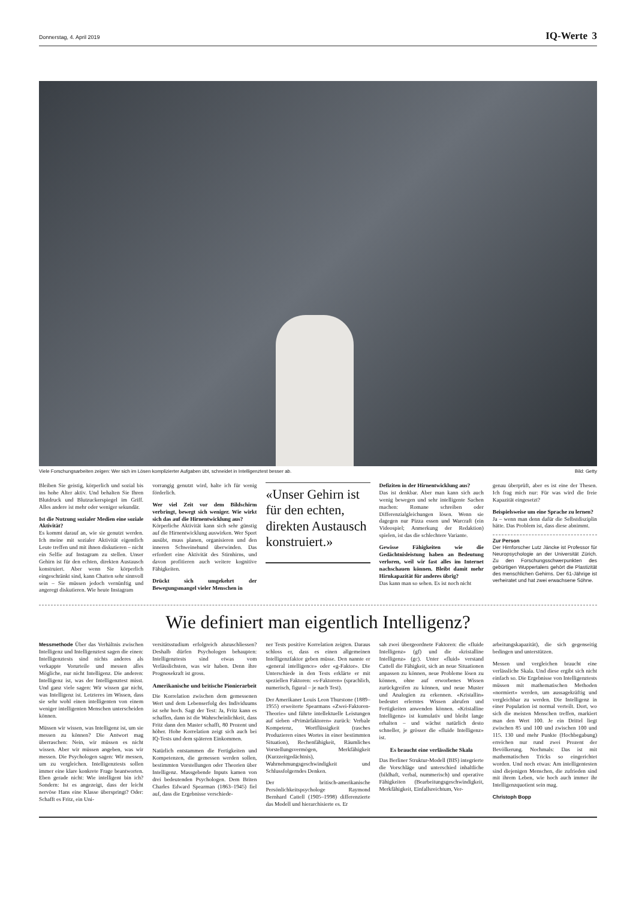Donnerstag, 4. April 2019 IQ-Werte 3
Viele Forschungsarbeiten zeigen: Wer sich im Lösen komplizierter Aufgaben übt, schneidet in Intelligenztest besser ab. Bild: Getty
Bleiben Sie geistig, körperlich und sozial bis ins hohe Alter aktiv. Und behalten Sie Ihren Blutdruck und Blutzuckerspiegel im Griff. Alles andere ist mehr oder weniger sekundär.
Ist die Nutzung sozialer Medien eine soziale Aktivität?
Es kommt darauf an, wie sie genutzt werden. Ich meine mit sozialer Aktivität eigentlich Leute treffen und mit ihnen diskutieren – nicht ein Selfie auf Instagram zu stellen. Unser Gehirn ist für den echten, direkten Austausch konstruiert. Aber wenn Sie körperlich eingeschränkt sind, kann Chatten sehr sinnvoll sein – Sie müssen jedoch vernünftig und angeregt diskutieren. Wie heute Instagram
vorrangig genutzt wird, halte ich für wenig förderlich.
Wer viel Zeit vor dem Bildschirm verbringt, bewegt sich weniger. Wie wirkt sich das auf die Hirnentwicklung aus?
Körperliche Aktivität kann sich sehr günstig auf die Hirnentwicklung auswirken. Wer Sport ausübt, muss planen, organisieren und den inneren Schweinehund überwinden. Das erfordert eine Aktivität des Stirnhirns, und davon profitieren auch weitere kognitive Fähigkeiten.
Drückt sich umgekehrt der Bewegungsmangel vieler Menschen in
«Unser Gehirn ist für den echten, direkten Austausch konstruiert.»
Defiziten in der Hirnentwicklung aus?
Das ist denkbar. Aber man kann sich auch wenig bewegen und sehr intelligente Sachen machen: Romane schreiben oder Differenzialgleichungen lösen. Wenn sie dagegen nur Pizza essen und Warcraft (ein Videospiel; Anmerkung der Redaktion) spielen, ist das die schlechtere Variante.
Gewisse Fähigkeiten wie die Gedächtnisleistung haben an Bedeutung verloren, weil wir fast alles im Internet nachschauen können. Bleibt damit mehr Hirnkapazität für anderes übrig?
Das kann man so sehen. Es ist noch nicht
genau überprüft, aber es ist eine der Thesen. Ich frag mich nur: Für was wird die freie Kapazität eingesetzt?
Beispielsweise um eine Sprache zu lernen?
Ja – wenn man denn dafür die Selbstdisziplin hätte. Das Problem ist, dass diese abnimmt.
Zur Person
Der Hirnforscher Lutz Jäncke ist Professor für Neuropsychologie an der Universität Zürich. Zu den Forschungsschwerpunkten des gebürtigen Wuppertalers gehört die Plastizität des menschlichen Gehirns. Der 61-Jährige ist verheiratet und hat zwei erwachsene Söhne.
Wie definiert man eigentlich Intelligenz?
Messmethode Über das Verhältnis zwischen Intelligenz und Intelligenztest sagen die einen: Intelligenztests sind nichts anderes als verkappte Vorurteile und messen alles Mögliche, nur nicht Intelligenz. Die anderen: Intelligenz ist, was der Intelligenztest misst. Und ganz viele sagen: Wir wissen gar nicht, was Intelligenz ist. Letzteres im Wissen, dass sie sehr wohl einen intelligenten von einem weniger intelligenten Menschen unterscheiden können.
Müssen wir wissen, was Intelligenz ist, um sie messen zu können? Die Antwort mag überraschen: Nein, wir müssen es nicht wissen. Aber wir müssen angeben, was wir messen. Die Psychologen sagen: Wir messen, um zu vergleichen. Intelligenztests sollen immer eine klare konkrete Frage beantworten. Eben gerade nicht: Wie intelligent bin ich? Sondern: Ist es angezeigt, dass der leicht nervöse Hans eine Klasse überspringt? Oder: Schafft es Fritz, ein Uni-
versitätsstudium erfolgreich abzuschliessen? Deshalb dürfen Psychologen behaupten: Intelligenztests sind etwas vom Verlässlichsten, was wir haben. Denn ihre Prognosekraft ist gross.
Amerikanische und britische Pionierarbeit
Die Korrelation zwischen dem gemessenen Wert und dem Lebenserfolg des Individuums ist sehr hoch. Sagt der Test: Ja, Fritz kann es schaffen, dann ist die Wahrscheinlichkeit, dass Fritz dann den Master schafft, 80 Prozent und höher. Hohe Korrelation zeigt sich auch bei IQ-Tests und dem späteren Einkommen.
Natürlich entstammen die Fertigkeiten und Kompetenzen, die gemessen werden sollen, bestimmten Vorstellungen oder Theorien über Intelligenz. Massgebende Inputs kamen von drei bedeutenden Psychologen. Dem Briten Charles Edward Spearman (1863–1945) fiel auf, dass die Ergebnisse verschiede-
ner Tests positive Korrelation zeigten. Daraus schloss er, dass es einen allgemeinen Intelligenzfaktor geben müsse. Den nannte er «general intelligence» oder «g-Faktor». Die Unterschiede in den Tests erklärte er mit speziellen Faktoren: «s-Faktoren» (sprachlich, numerisch, figural – je nach Test).
Der Amerikaner Louis Leon Thurstone (1889–1955) erweiterte Spearmans «Zwei-Faktoren-Theorie» und führte intellektuelle Leistungen auf sieben «Primärfaktoren» zurück: Verbale Kompetenz, Wortflüssigkeit (rasches Produzieren eines Wortes in einer bestimmten Situation), Rechenfähigkeit, Räumliches Vorstellungsvermögen, Merkfähigkeit (Kurzzeitgedächtnis), Wahrnehmungsgeschwindigkeit und Schlussfolgerndes Denken.
Der britisch-amerikanische Persönlichkeitspsychologe Raymond Bernhard Cattell (1905–1998) differenzierte das Modell und hierarchisierte es. Er
sah zwei übergeordnete Faktoren: die «fluide Intelligenz» (gf) und die «kristalline Intelligenz» (gc). Unter «fluid» verstand Cattell die Fähigkeit, sich an neue Situationen anpassen zu können, neue Probleme lösen zu können, ohne auf erworbenes Wissen zurückgreifen zu können, und neue Muster und Analogien zu erkennen. «Kristallin» bedeutet erlerntes Wissen abrufen und Fertigkeiten anwenden können. «Kristalline Intelligenz» ist kumulativ und bleibt lange erhalten – und wächst natürlich desto schneller, je grösser die «fluide Intelligenz» ist.
Es braucht eine verlässliche Skala
Das Berliner Struktur-Modell (BIS) integrierte die Vorschläge und unterschied inhaltliche (bildhaft, verbal, nummerisch) und operative Fähigkeiten (Bearbeitungsgeschwindigkeit, Merkfähigkeit, Einfallsreichtum, Ver-
arbeitungskapazität), die sich gegenseitig bedingen und unterstützen.
Messen und vergleichen braucht eine verlässliche Skala. Und diese ergibt sich nicht einfach so. Die Ergebnisse von Intelligenztests müssen mit mathematischen Methoden «normiert» werden, um aussagekräftig und vergleichbar zu werden. Die Intelligenz in einer Population ist normal verteilt. Dort, wo sich die meisten Menschen treffen, markiert man den Wert 100. Je ein Drittel liegt zwischen 85 und 100 und zwischen 100 und 115. 130 und mehr Punkte (Hochbegabung) erreichen nur rund zwei Prozent der Bevölkerung. Nochmals: Das ist mit mathematischen Tricks so eingerichtet worden. Und noch etwas: Am intelligentesten sind diejenigen Menschen, die zufrieden sind mit ihrem Leben, wie hoch auch immer ihr Intelligenzquotient sein mag.
Christoph Bopp